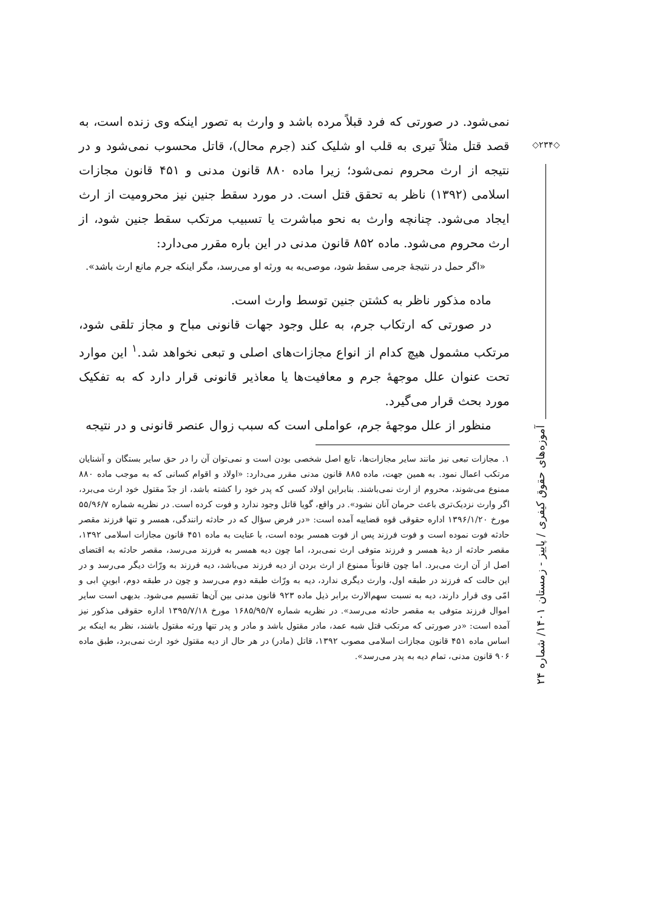◇۲۳۴◇
نمی‌شود. در صورتی که فرد قبلاً مرده باشد و وارث به تصور اینکه وی زنده است، به قصد قتل مثلاً تیری به قلب او شلیک کند (جرم محال)، قاتل محسوب نمی‌شود و در نتیجه از ارث محروم نمی‌شود؛ زیرا ماده ۸۸۰ قانون مدنی و ۴۵۱ قانون مجازات اسلامی (۱۳۹۲) ناظر به تحقق قتل است. در مورد سقط جنین نیز محرومیت از ارث ایجاد می‌شود. چنانچه وارث به نحو مباشرت یا تسبیب مرتکب سقط جنین شود، از ارث محروم می‌شود. ماده ۸۵۲ قانون مدنی در این باره مقرر می‌دارد:
«اگر حمل در نتیجهٔ جرمی سقط شود، موصی‌به به ورثه او می‌رسد، مگر اینکه جرم مانع ارث باشد».
ماده مذکور ناظر به کشتن جنین توسط وارث است.
در صورتی که ارتکاب جرم، به علل وجود جهات قانونی مباح و مجاز تلقی شود، مرتکب مشمول هیچ کدام از انواع مجازات‌های اصلی و تبعی نخواهد شد.<sup>۱</sup> این موارد تحت عنوان علل موجههٔ جرم و معافیت‌ها یا معاذیر قانونی قرار دارد که به تفکیک مورد بحث قرار می‌گیرد.
منظور از علل موجههٔ جرم، عواملی است که سبب زوال عنصر قانونی و در نتیجه
۱. مجازات تبعی نیز مانند سایر مجازات‌ها، تابع اصل شخصی بودن است و نمی‌توان آن را در حق سایر بستگان و آشنایان مرتکب اعمال نمود. به همین جهت، ماده ۸۸۵ قانون مدنی مقرر می‌دارد: «اولاد و اقوام کسانی که به موجب ماده ۸۸۰ ممنوع می‌شوند، محروم از ارث نمی‌باشند. بنابراین اولاد کسی که پدر خود را کشته باشد، از جدّ مقتول خود ارث می‌برد، اگر وارث نزدیک‌تری باعث حرمان آنان نشود». در واقع، گویا قاتل وجود ندارد و فوت کرده است. در نظریه شماره ۵۵/۹۶/۷ مورخ ۱۳۹۶/۱/۲۰ اداره حقوقی قوه قضاییه آمده است: «در فرض سؤال که در حادثه رانندگی، همسر و تنها فرزند مقصر حادثه فوت نموده است و فوت فرزند پس از فوت همسر بوده است، با عنایت به ماده ۴۵۱ قانون مجازات اسلامی ۱۳۹۲، مقصر حادثه از دیهٔ همسر و فرزند متوفی ارث نمی‌برد، اما چون دیه همسر به فرزند می‌رسد، مقصر حادثه به اقتضای اصل از آن ارث می‌برد. اما چون قانوناً ممنوع از ارث بردن از دیه فرزند می‌باشد، دیه فرزند به ورّاث دیگر می‌رسد و در این حالت که فرزند در طبقه اول، وارث دیگری ندارد، دیه به ورّاث طبقه دوم می‌رسد و چون در طبقه دوم، ابوینِ ابی و امّی وی قرار دارند، دیه به نسبت سهم‌الارث برابر ذیل ماده ۹۲۳ قانون مدنی بین آن‌ها تقسیم می‌شود. بدیهی است سایر اموال فرزند متوفی به مقصر حادثه می‌رسد». در نظریه شماره ۱۶۸۵/۹۵/۷ مورخ ۱۳۹۵/۷/۱۸ اداره حقوقی مذکور نیز آمده است: «در صورتی که مرتکب قتل شبه عمد، مادر مقتول باشد و مادر و پدر تنها ورثه مقتول باشند، نظر به اینکه بر اساس ماده ۴۵۱ قانون مجازات اسلامی مصوب ۱۳۹۲، قاتل (مادر) در هر حال از دیه مقتول خود ارث نمی‌برد، طبق ماده ۹۰۶ قانون مدنی، تمام دیه به پدر می‌رسد».
آموزه‌های حقوق کیفری / پاییز - زمستان ۱۴۰۱/ شماره ۲۴